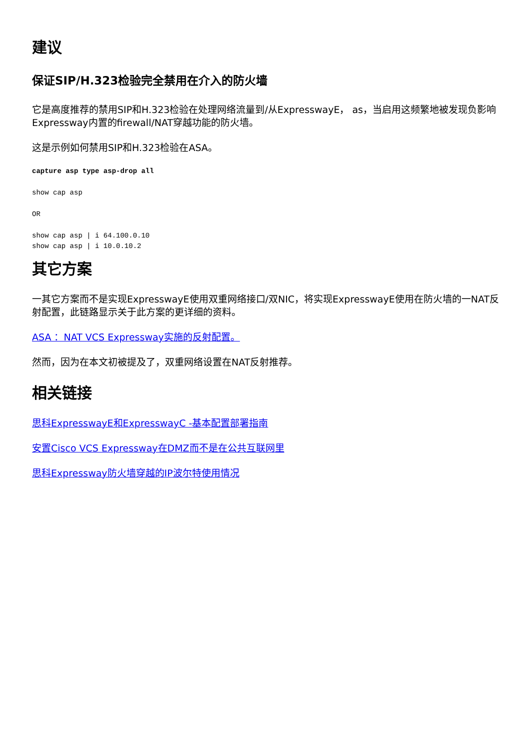建议
保证SIP/H.323检验完全禁用在介入的防火墙
它是高度推荐的禁用SIP和H.323检验在处理网络流量到/从ExpresswayE， as，当启用这频繁地被发现负影响Expressway内置的firewall/NAT穿越功能的防火墙。
这是示例如何禁用SIP和H.323检验在ASA。
capture asp type asp-drop all
show cap asp
OR
show cap asp | i 64.100.0.10
show cap asp | i 10.0.10.2
其它方案
一其它方案而不是实现ExpresswayE使用双重网络接口/双NIC，将实现ExpresswayE使用在防火墙的一NAT反射配置，此链路显示关于此方案的更详细的资料。
ASA ：NAT VCS Expressway实施的反射配置。
然而，因为在本文初被提及了，双重网络设置在NAT反射推荐。
相关链接
思科ExpresswayE和ExpresswayC -基本配置部署指南
安置Cisco VCS Expressway在DMZ而不是在公共互联网里
思科Expressway防火墙穿越的IP波尔特使用情况